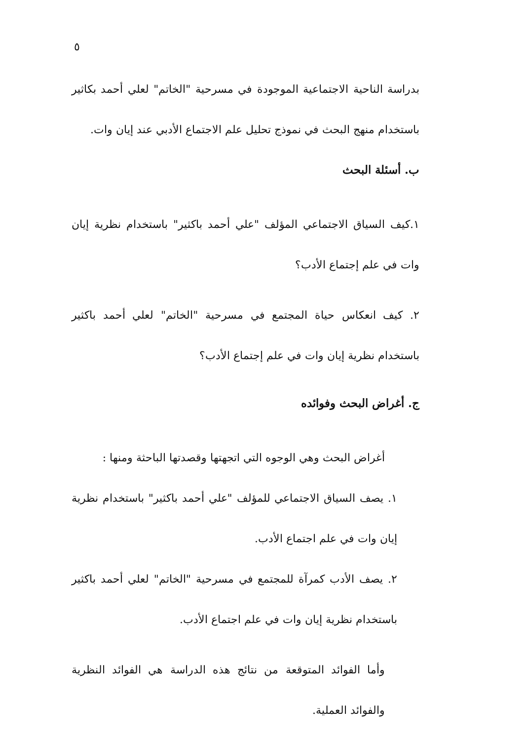٥
بدراسة الناحية الاجتماعية الموجودة في مسرحية "الخاتم" لعلي أحمد بكاثير باستخدام منهج البحث في نموذج تحليل علم الاجتماع الأدبي عند إيان وات.
ب. أسئلة البحث
١.كيف السياق الاجتماعي المؤلف "علي أحمد باكثير" باستخدام نظرية إيان وات في علم إجتماع الأدب؟
٢. كيف انعكاس حياة المجتمع في مسرحية "الخاتم" لعلي أحمد باكثير باستخدام نظرية إيان وات في علم إجتماع الأدب؟
ج. أغراض البحث وفوائده
أغراض البحث وهي الوجوه التي اتجهتها وقصدتها الباحثة ومنها :
١. يصف السياق الاجتماعي للمؤلف "علي أحمد باكثير" باستخدام نظرية إيان وات في علم اجتماع الأدب.
٢. يصف الأدب كمرآة للمجتمع في مسرحية "الخاتم" لعلي أحمد باكثير باستخدام نظرية إيان وات في علم اجتماع الأدب.
وأما الفوائد المتوقعة من نتائج هذه الدراسة هي الفوائد النظرية والفوائد العملية.